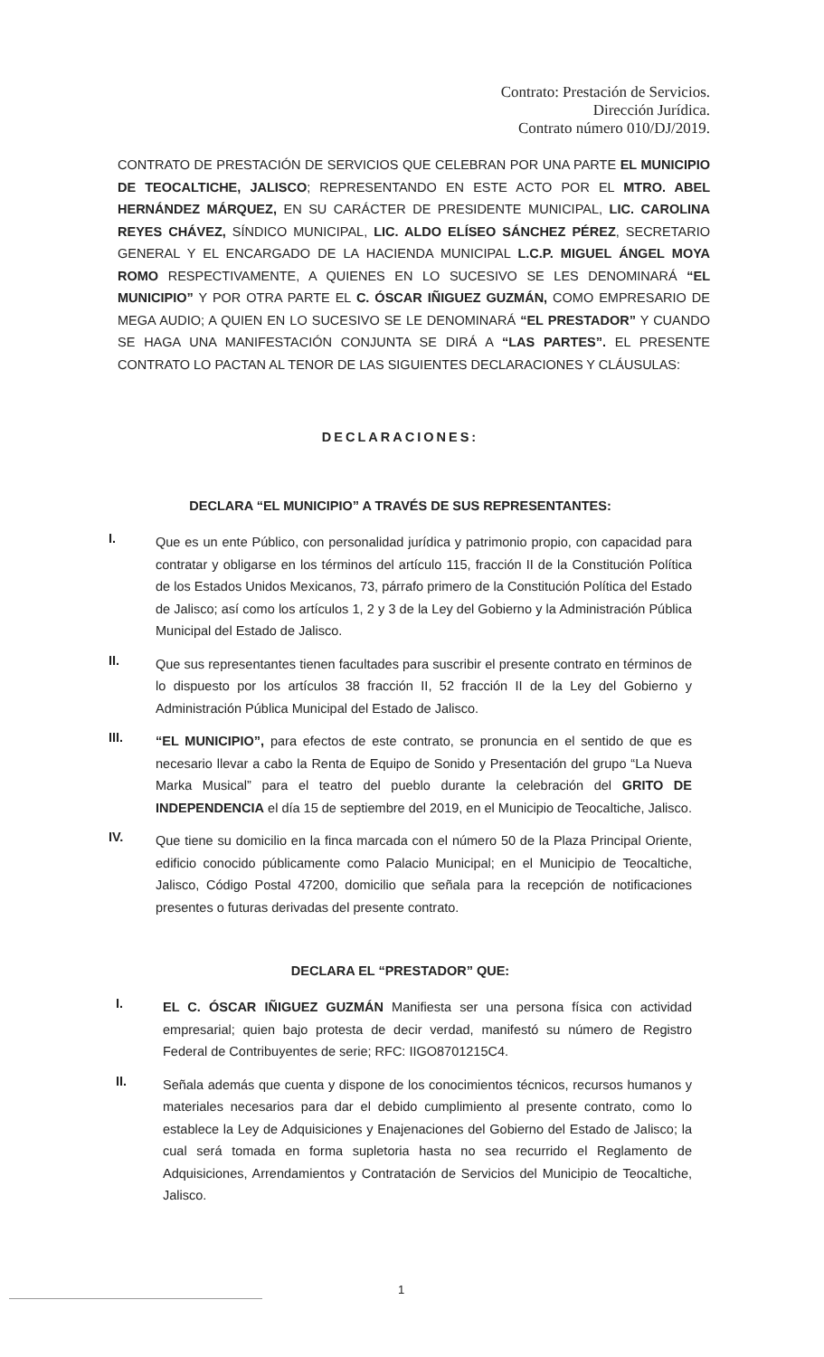Contrato: Prestación de Servicios.
Dirección Jurídica.
Contrato número 010/DJ/2019.
CONTRATO DE PRESTACIÓN DE SERVICIOS QUE CELEBRAN POR UNA PARTE EL MUNICIPIO DE TEOCALTICHE, JALISCO; REPRESENTANDO EN ESTE ACTO POR EL MTRO. ABEL HERNÁNDEZ MÁRQUEZ, EN SU CARÁCTER DE PRESIDENTE MUNICIPAL, LIC. CAROLINA REYES CHÁVEZ, SÍNDICO MUNICIPAL, LIC. ALDO ELÍSEO SÁNCHEZ PÉREZ, SECRETARIO GENERAL Y EL ENCARGADO DE LA HACIENDA MUNICIPAL L.C.P. MIGUEL ÁNGEL MOYA ROMO RESPECTIVAMENTE, A QUIENES EN LO SUCESIVO SE LES DENOMINARÁ “EL MUNICIPIO” Y POR OTRA PARTE EL C. ÓSCAR IÑIGUEZ GUZMÁN, COMO EMPRESARIO DE MEGA AUDIO; A QUIEN EN LO SUCESIVO SE LE DENOMINARÁ “EL PRESTADOR” Y CUANDO SE HAGA UNA MANIFESTACIÓN CONJUNTA SE DIRÁ A “LAS PARTES”. EL PRESENTE CONTRATO LO PACTAN AL TENOR DE LAS SIGUIENTES DECLARACIONES Y CLÁUSULAS:
DECLARACIONES:
DECLARA “EL MUNICIPIO” A TRAVÉS DE SUS REPRESENTANTES:
I.
Que es un ente Público, con personalidad jurídica y patrimonio propio, con capacidad para contratar y obligarse en los términos del artículo 115, fracción II de la Constitución Política de los Estados Unidos Mexicanos, 73, párrafo primero de la Constitución Política del Estado de Jalisco; así como los artículos 1, 2 y 3 de la Ley del Gobierno y la Administración Pública Municipal del Estado de Jalisco.
II.
Que sus representantes tienen facultades para suscribir el presente contrato en términos de lo dispuesto por los artículos 38 fracción II, 52 fracción II de la Ley del Gobierno y Administración Pública Municipal del Estado de Jalisco.
III.
“EL MUNICIPIO”, para efectos de este contrato, se pronuncia en el sentido de que es necesario llevar a cabo la Renta de Equipo de Sonido y Presentación del grupo “La Nueva Marka Musical” para el teatro del pueblo durante la celebración del GRITO DE INDEPENDENCIA el día 15 de septiembre del 2019, en el Municipio de Teocaltiche, Jalisco.
IV.
Que tiene su domicilio en la finca marcada con el número 50 de la Plaza Principal Oriente, edificio conocido públicamente como Palacio Municipal; en el Municipio de Teocaltiche, Jalisco, Código Postal 47200, domicilio que señala para la recepción de notificaciones presentes o futuras derivadas del presente contrato.
DECLARA EL “PRESTADOR” QUE:
I.
EL C. ÓSCAR IÑIGUEZ GUZMÁN Manifiesta ser una persona física con actividad empresarial; quien bajo protesta de decir verdad, manifestó su número de Registro Federal de Contribuyentes de serie; RFC: IIGO8701215C4.
II.
Señala además que cuenta y dispone de los conocimientos técnicos, recursos humanos y materiales necesarios para dar el debido cumplimiento al presente contrato, como lo establece la Ley de Adquisiciones y Enajenaciones del Gobierno del Estado de Jalisco; la cual será tomada en forma supletoria hasta no sea recurrido el Reglamento de Adquisiciones, Arrendamientos y Contratación de Servicios del Municipio de Teocaltiche, Jalisco.
1